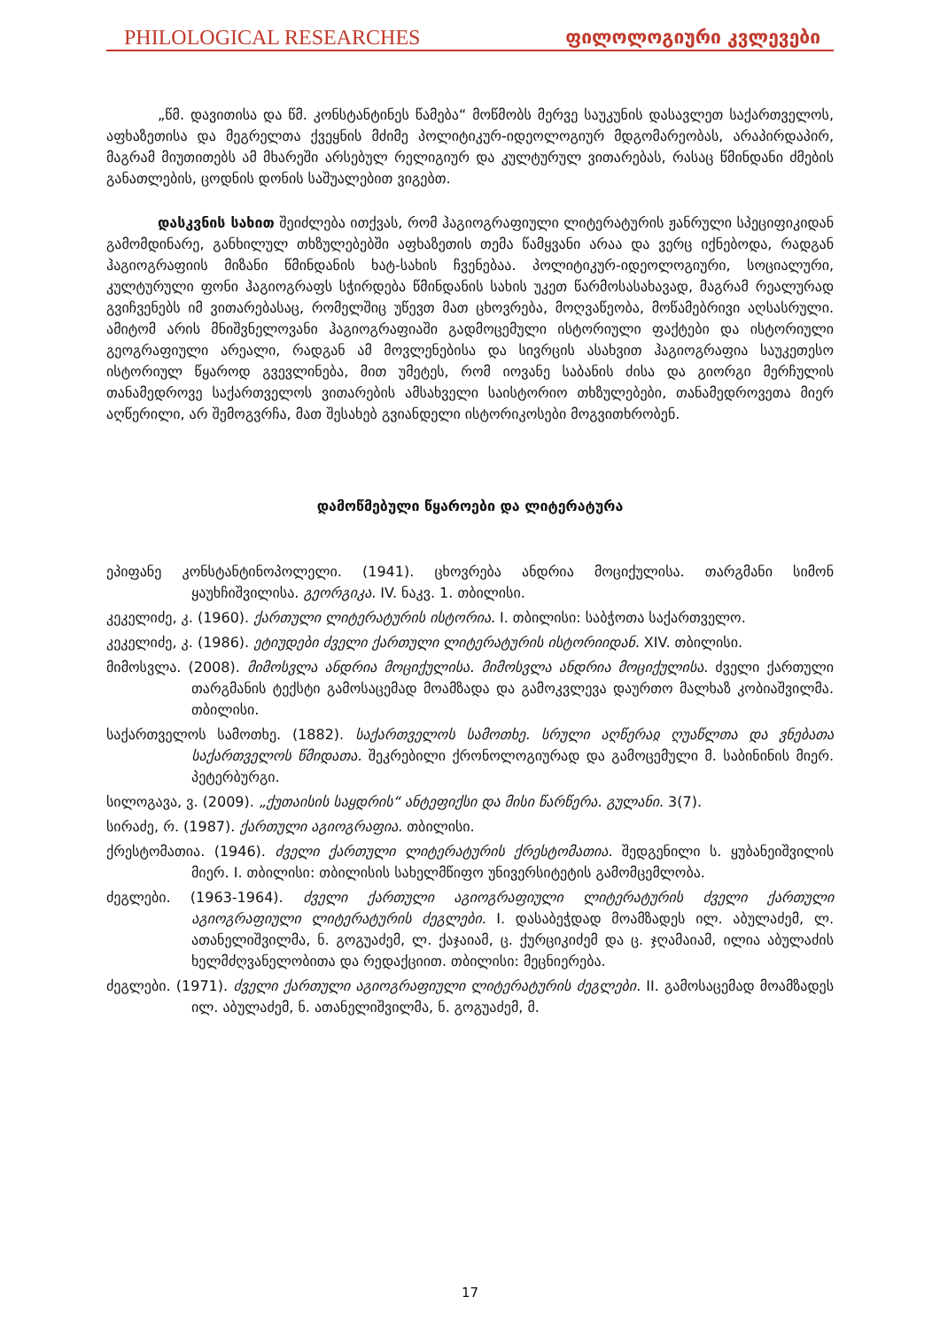PHILOLOGICAL RESEARCHES ფილოლოგიური კვლევები
„წმ. დავითისა და წმ. კონსტანტინეს წამება“ მოწმობს მერვე საუკუნის დასავლეთ საქართველოს, აფხაზეთისა და მეგრელთა ქვეყნის მძიმე პოლიტიკურ-იდეოლოგიურ მდგომარეობას, არაპირდაპირ, მაგრამ მიუთითებს ამ მხარეში არსებულ რელიგიურ და კულტურულ ვითარებას, რასაც წმინდანი ძმების განათლების, ცოდნის დონის საშუალებით ვიგებთ.
დასკვნის სახით შეიძლება ითქვას, რომ ჰაგიოგრაფიული ლიტერატურის ჟანრული სპეციფიკიდან გამომდინარე, განხილულ თხზულებებში აფხაზეთის თემა წამყვანი არაა და ვერც იქნებოდა, რადგან ჰაგიოგრაფიის მიზანი წმინდანის ხატ-სახის ჩვენებაა. პოლიტიკურ-იდეოლოგიური, სოციალური, კულტურული ფონი ჰაგიოგრაფს სჭირდება წმინდანის სახის უკეთ წარმოსასახავად, მაგრამ რეალურად გვიჩვენებს იმ ვითარებასაც, რომელშიც უწევთ მათ ცხოვრება, მოღვაწეობა, მოწამებრივი აღსასრული. ამიტომ არის მნიშვნელოვანი ჰაგიოგრაფიაში გადმოცემული ისტორიული ფაქტები და ისტორიული გეოგრაფიული არეალი, რადგან ამ მოვლენებისა და სივრცის ასახვით ჰაგიოგრაფია საუკეთესო ისტორიულ წყაროდ გვევლინება, მით უმეტეს, რომ იოვანე საბანის ძისა და გიორგი მერჩულის თანამედროვე საქართველოს ვითარების ამსახველი საისტორიო თხზულებები, თანამედროვეთა მიერ აღწერილი, არ შემოგვრჩა, მათ შესახებ გვიანდელი ისტორიკოსები მოგვითხრობენ.
დამოწმებული წყაროები და ლიტერატურა
ეპიფანე კონსტანტინოპოლელი. (1941). ცხოვრება ანდრია მოციქულისა. თარგმანი სიმონ ყაუხჩიშვილისა. გეორგიკა. IV. ნაკვ. 1. თბილისი.
კეკელიძე, კ. (1960). ქართული ლიტერატურის ისტორია. I. თბილისი: საბჭოთა საქართველო.
კეკელიძე, კ. (1986). ეტიუდები ძველი ქართული ლიტერატურის ისტორიიდან. XIV. თბილისი.
მიმოსვლა. (2008). მიმოსვლა ანდრია მოციქულისა. მიმოსვლა ანდრია მოციქულისა. ძველი ქართული თარგმანის ტექსტი გამოსაცემად მოამზადა და გამოკვლევა დაურთო მალხაზ კობიაშვილმა. თბილისი.
საქართველოს სამოთხე. (1882). საქართველოს სამოთხე. სრული აღწერაჲ ღუაწლთა და ვნებათა საქართველოს წმიდათა. შეკრებილი ქრონოლოგიურად და გამოცემული მ. საბინინის მიერ. პეტერბურგი.
სილოგავა, ვ. (2009). „ქუთაისის საყდრის“ ანტეფიქსი და მისი წარწერა. გულანი. 3(7).
სირაძე, რ. (1987). ქართული აგიოგრაფია. თბილისი.
ქრესტომათია. (1946). ძველი ქართული ლიტერატურის ქრესტომათია. შედგენილი ს. ყუბანეიშვილის მიერ. I. თბილისი: თბილისის სახელმწიფო უნივერსიტეტის გამომცემლობა.
ძეგლები. (1963-1964). ძველი ქართული აგიოგრაფიული ლიტერატურის ძველი ქართული აგიოგრაფიული ლიტერატურის ძეგლები. I. დასაბეჭდად მოამზადეს ილ. აბულაძემ, ლ. ათანელიშვილმა, ნ. გოგუაძემ, ლ. ქაჯაიამ, ც. ქურციკიძემ და ც. ჯღამაიამ, ილია აბულაძის ხელმძღვანელობითა და რედაქციით. თბილისი: მეცნიერება.
ძეგლები. (1971). ძველი ქართული აგიოგრაფიული ლიტერატურის ძეგლები. II. გამოსაცემად მოამზადეს ილ. აბულაძემ, ნ. ათანელიშვილმა, ნ. გოგუაძემ, მ.
17